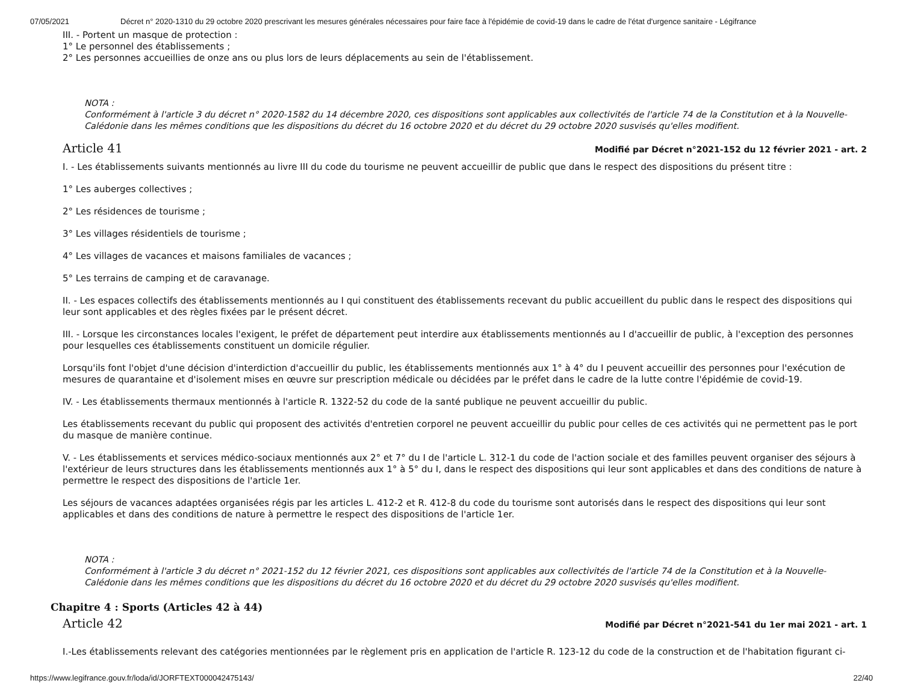07/05/2021 Décret n° 2020-1310 du 29 octobre 2020 prescrivant les mesures générales nécessaires pour faire face à l'épidémie de covid-19 dans le cadre de l'état d'urgence sanitaire - Légifrance
III. - Portent un masque de protection :
1° Le personnel des établissements ;
2° Les personnes accueillies de onze ans ou plus lors de leurs déplacements au sein de l'établissement.
NOTA :
Conformément à l'article 3 du décret n° 2020-1582 du 14 décembre 2020, ces dispositions sont applicables aux collectivités de l'article 74 de la Constitution et à la Nouvelle-Calédonie dans les mêmes conditions que les dispositions du décret du 16 octobre 2020 et du décret du 29 octobre 2020 susvisés qu'elles modifient.
Article 41
Modifié par Décret n°2021-152 du 12 février 2021 - art. 2
I. - Les établissements suivants mentionnés au livre III du code du tourisme ne peuvent accueillir de public que dans le respect des dispositions du présent titre :
1° Les auberges collectives ;
2° Les résidences de tourisme ;
3° Les villages résidentiels de tourisme ;
4° Les villages de vacances et maisons familiales de vacances ;
5° Les terrains de camping et de caravanage.
II. - Les espaces collectifs des établissements mentionnés au I qui constituent des établissements recevant du public accueillent du public dans le respect des dispositions qui leur sont applicables et des règles fixées par le présent décret.
III. - Lorsque les circonstances locales l'exigent, le préfet de département peut interdire aux établissements mentionnés au I d'accueillir de public, à l'exception des personnes pour lesquelles ces établissements constituent un domicile régulier.
Lorsqu'ils font l'objet d'une décision d'interdiction d'accueillir du public, les établissements mentionnés aux 1° à 4° du I peuvent accueillir des personnes pour l'exécution de mesures de quarantaine et d'isolement mises en œuvre sur prescription médicale ou décidées par le préfet dans le cadre de la lutte contre l'épidémie de covid-19.
IV. - Les établissements thermaux mentionnés à l'article R. 1322-52 du code de la santé publique ne peuvent accueillir du public.
Les établissements recevant du public qui proposent des activités d'entretien corporel ne peuvent accueillir du public pour celles de ces activités qui ne permettent pas le port du masque de manière continue.
V. - Les établissements et services médico-sociaux mentionnés aux 2° et 7° du I de l'article L. 312-1 du code de l'action sociale et des familles peuvent organiser des séjours à l'extérieur de leurs structures dans les établissements mentionnés aux 1° à 5° du I, dans le respect des dispositions qui leur sont applicables et dans des conditions de nature à permettre le respect des dispositions de l'article 1er.
Les séjours de vacances adaptées organisées régis par les articles L. 412-2 et R. 412-8 du code du tourisme sont autorisés dans le respect des dispositions qui leur sont applicables et dans des conditions de nature à permettre le respect des dispositions de l'article 1er.
NOTA :
Conformément à l'article 3 du décret n° 2021-152 du 12 février 2021, ces dispositions sont applicables aux collectivités de l'article 74 de la Constitution et à la Nouvelle-Calédonie dans les mêmes conditions que les dispositions du décret du 16 octobre 2020 et du décret du 29 octobre 2020 susvisés qu'elles modifient.
Chapitre 4 : Sports (Articles 42 à 44)
Article 42
Modifié par Décret n°2021-541 du 1er mai 2021 - art. 1
I.-Les établissements relevant des catégories mentionnées par le règlement pris en application de l'article R. 123-12 du code de la construction et de l'habitation figurant ci-
https://www.legifrance.gouv.fr/loda/id/JORFTEXT000042475143/ 22/40